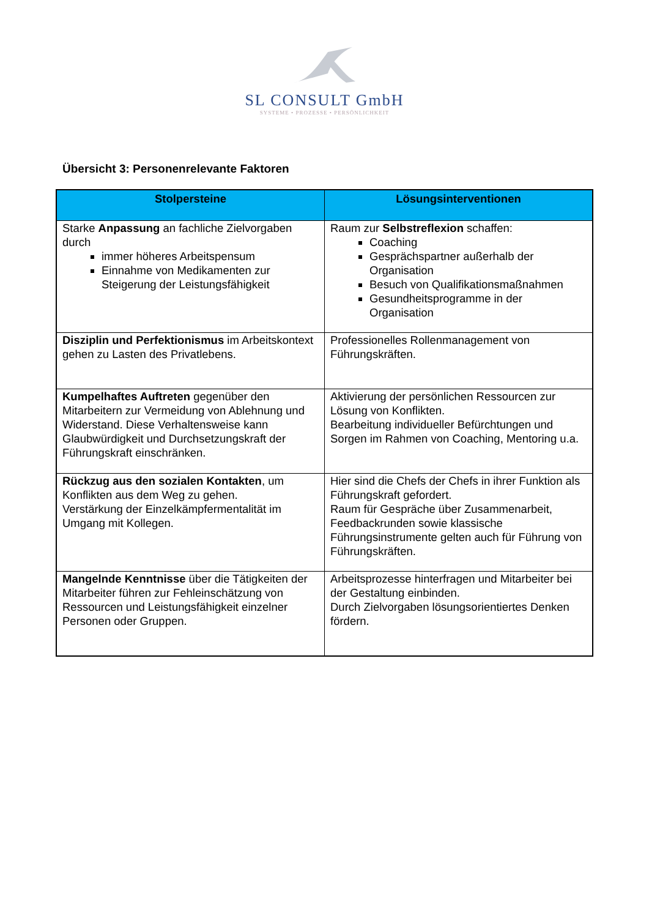SL CONSULT GmbH
SYSTEME • PROZESSE • PERSÖNLICHKEIT
Übersicht 3: Personenrelevante Faktoren
| Stolpersteine | Lösungsinterventionen |
| --- | --- |
| Starke Anpassung an fachliche Zielvorgaben durch immer höheres Arbeitspensum Einnahme von Medikamenten zur Steigerung der Leistungsfähigkeit | Raum zur Selbstreflexion schaffen: Coaching Gesprächspartner außerhalb der Organisation Besuch von Qualifikationsmaßnahmen Gesundheitsprogramme in der Organisation |
| Disziplin und Perfektionismus im Arbeitskontext gehen zu Lasten des Privatlebens. | Professionelles Rollenmanagement von Führungskräften. |
| Kumpelhaftes Auftreten gegenüber den Mitarbeitern zur Vermeidung von Ablehnung und Widerstand. Diese Verhaltensweise kann Glaubwürdigkeit und Durchsetzungskraft der Führungskraft einschränken. | Aktivierung der persönlichen Ressourcen zur Lösung von Konflikten. Bearbeitung individueller Befürchtungen und Sorgen im Rahmen von Coaching, Mentoring u.a. |
| Rückzug aus den sozialen Kontakten , um Konflikten aus dem Weg zu gehen. Verstärkung der Einzelkämpfermentalität im Umgang mit Kollegen. | Hier sind die Chefs der Chefs in ihrer Funktion als Führungskraft gefordert. Raum für Gespräche über Zusammenarbeit, Feedbackrunden sowie klassische Führungsinstrumente gelten auch für Führung von Führungskräften. |
| Mangelnde Kenntnisse über die Tätigkeiten der Mitarbeiter führen zur Fehleinschätzung von Ressourcen und Leistungsfähigkeit einzelner Personen oder Gruppen. | Arbeitsprozesse hinterfragen und Mitarbeiter bei der Gestaltung einbinden. Durch Zielvorgaben lösungsorientiertes Denken fördern. |